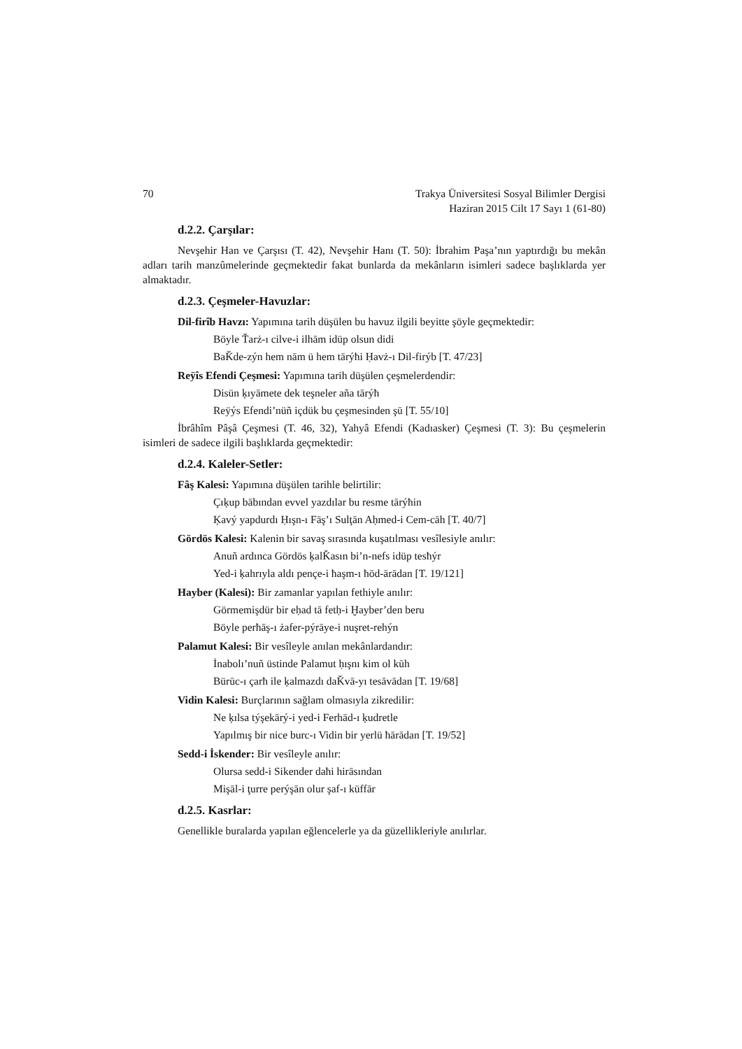70 Trakya Üniversitesi Sosyal Bilimler Dergisi
Haziran 2015 Cilt 17 Sayı 1 (61-80)
d.2.2. Çarşılar:
Nevşehir Han ve Çarşısı (T. 42), Nevşehir Hanı (T. 50): İbrahim Paşa’nın yaptırdığı bu mekân adları tarih manzûmelerinde geçmektedir fakat bunlarda da mekânların isimleri sadece başlıklarda yer almaktadır.
d.2.3. Çeşmeler-Havuzlar:
Dil-firîb Havzı: Yapımına tarih düşülen bu havuz ilgili beyitte şöyle geçmektedir:
Böyle Ťarż-ı cilve-i ilhām idüp olsun didi
BaǨde-zýn hem nām ü hem tārýħi Ḥavż-ı Dil-firýb [T. 47/23]
Reÿîs Efendi Çeşmesi: Yapımına tarih düşülen çeşmelerdendir:
Disün ķıyāmete dek teşneler aña tārýħ
Reÿýs Efendi’nüñ içdük bu çeşmesinden şū [T. 55/10]
İbrâhîm Pâşâ Çeşmesi (T. 46, 32), Yahyâ Efendi (Kadıasker) Çeşmesi (T. 3): Bu çeşmelerin isimleri de sadece ilgili başlıklarda geçmektedir:
d.2.4. Kaleler-Setler:
Fâş Kalesi: Yapımına düşülen tarihle belirtilir:
Çıķup bābından evvel yazdılar bu resme tārýħin
Ķavý yapdurdı Ḥışn-ı Fāş’ı Sulţān Aḥmed-i Cem-cāh [T. 40/7]
Gördös Kalesi: Kalenin bir savaş sırasında kuşatılması vesîlesiyle anılır:
Anuñ ardınca Gördös ķalǨasın bi’n-nefs idüp tesħýr
Yed-i ķahrıyla aldı pençe-i ħaşm-ı ħōd-ārādan [T. 19/121]
Hayber (Kalesi): Bir zamanlar yapılan fethiyle anılır:
Görmemişdür bir eḥad tā fetḥ-i Ḫayber’den beru
Böyle perħāş-ı żafer-pýrāye-i nuşret-rehýn
Palamut Kalesi: Bir vesîleyle anılan mekânlardandır:
İnabolı’nuñ üstinde Palamut ḥışnı kim ol kūh
Bürūc-ı çarħ ile ķalmazdı daǨvā-yı tesāvādan [T. 19/68]
Vidin Kalesi: Burçlarının sağlam olmasıyla zikredilir:
Ne ķılsa týşekārý-i yed-i Ferhād-ı ķudretle
Yapılmış bir nice burc-ı Vidin bir yerlü ħārādan [T. 19/52]
Sedd-i İskender: Bir vesîleyle anılır:
Olursa sedd-i Sikender daħi hirāsından
Mişāl-i ţurre perýşān olur şaf-ı küffār
d.2.5. Kasrlar:
Genellikle buralarda yapılan eğlencelerle ya da güzellikleriyle anılırlar.